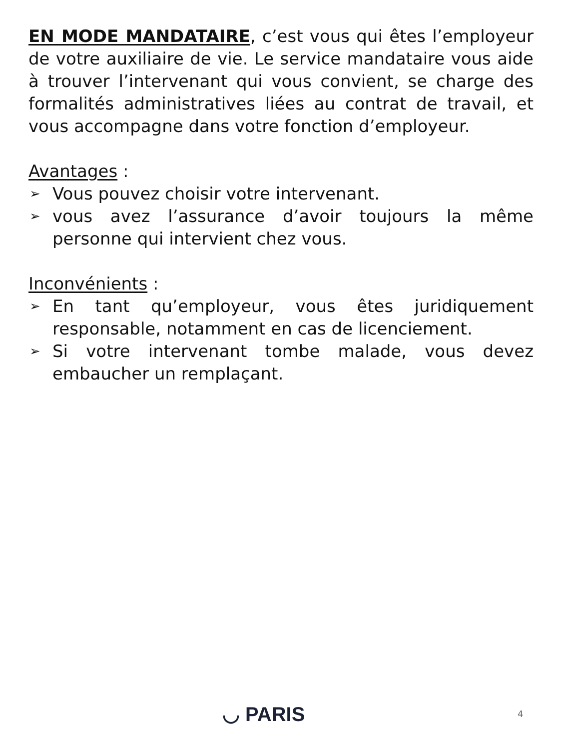EN MODE MANDATAIRE, c’est vous qui êtes l’employeur de votre auxiliaire de vie. Le service mandataire vous aide à trouver l’intervenant qui vous convient, se charge des formalités administratives liées au contrat de travail, et vous accompagne dans votre fonction d’employeur.
Avantages :
➢ Vous pouvez choisir votre intervenant.
➢ vous avez l’assurance d’avoir toujours la même personne qui intervient chez vous.
Inconvénients :
➢ En tant qu’employeur, vous êtes juridiquement responsable, notamment en cas de licenciement.
➢ Si votre intervenant tombe malade, vous devez embaucher un remplaçant.
◡ PARIS 4